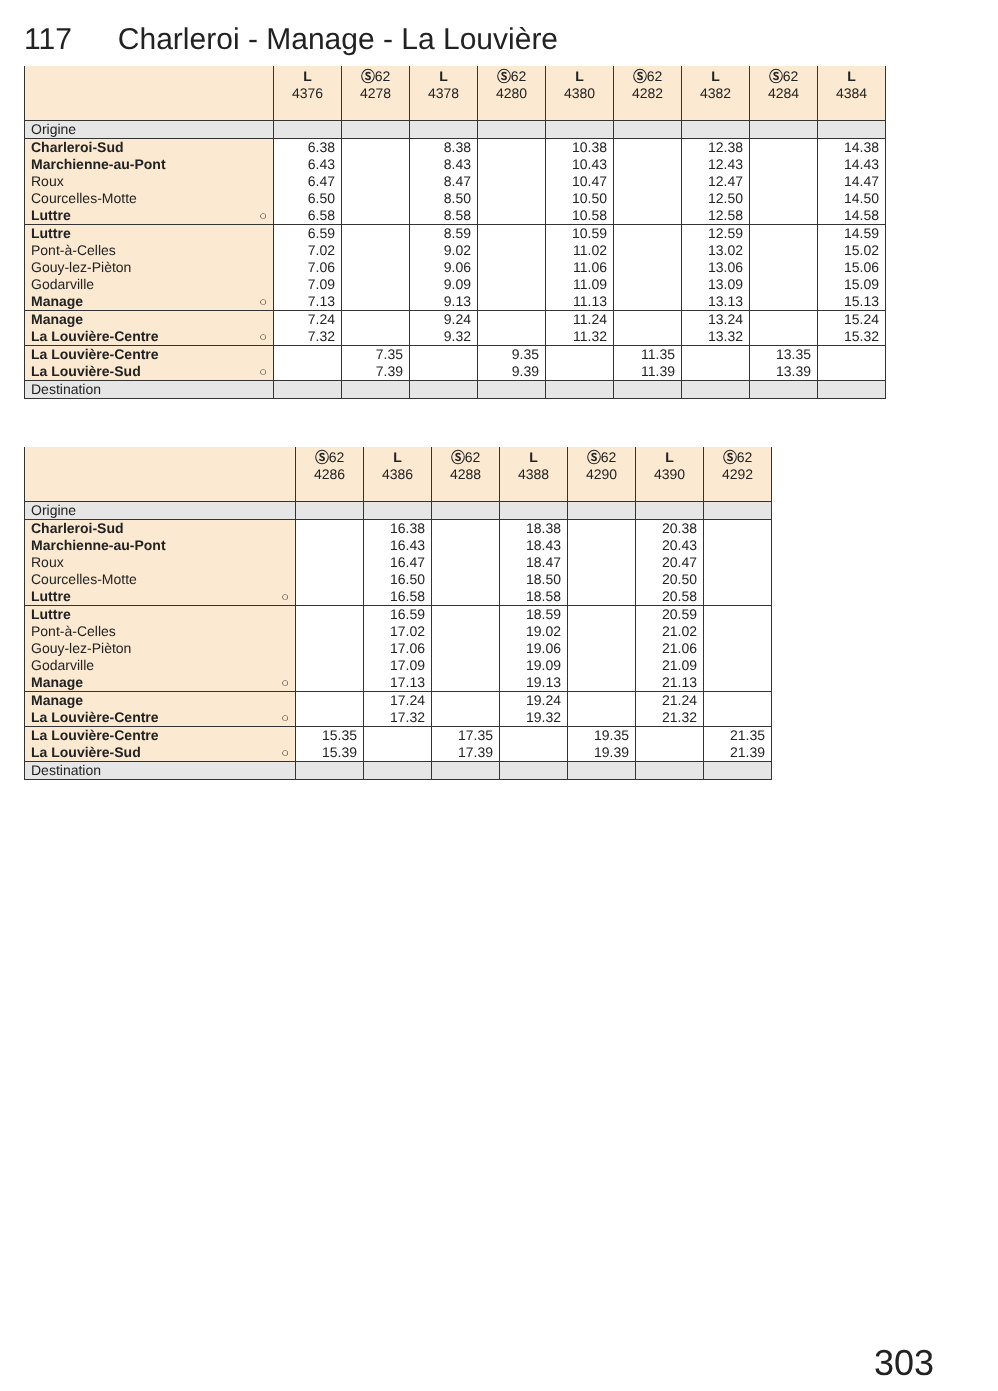117 Charleroi - Manage - La Louvière
| | L 4376 | Ⓢ 62 4278 | L 4378 | Ⓢ 62 4280 | L 4380 | Ⓢ 62 4282 | L 4382 | Ⓢ 62 4284 | L 4384 |
| --- | --- | --- | --- | --- | --- | --- | --- | --- | --- |
| Origine | | | | | | | | | |
| Charleroi-Sud | 6.38 | | 8.38 | | 10.38 | | 12.38 | | 14.38 |
| Marchienne-au-Pont | 6.43 | | 8.43 | | 10.43 | | 12.43 | | 14.43 |
| Roux | 6.47 | | 8.47 | | 10.47 | | 12.47 | | 14.47 |
| Courcelles-Motte | 6.50 | | 8.50 | | 10.50 | | 12.50 | | 14.50 |
| Luttre ○ | 6.58 | | 8.58 | | 10.58 | | 12.58 | | 14.58 |
| Luttre | 6.59 | | 8.59 | | 10.59 | | 12.59 | | 14.59 |
| Pont-à-Celles | 7.02 | | 9.02 | | 11.02 | | 13.02 | | 15.02 |
| Gouy-lez-Pièton | 7.06 | | 9.06 | | 11.06 | | 13.06 | | 15.06 |
| Godarville | 7.09 | | 9.09 | | 11.09 | | 13.09 | | 15.09 |
| Manage ○ | 7.13 | | 9.13 | | 11.13 | | 13.13 | | 15.13 |
| Manage | 7.24 | | 9.24 | | 11.24 | | 13.24 | | 15.24 |
| La Louvière-Centre ○ | 7.32 | | 9.32 | | 11.32 | | 13.32 | | 15.32 |
| La Louvière-Centre | | 7.35 | | 9.35 | | 11.35 | | 13.35 | |
| La Louvière-Sud ○ | | 7.39 | | 9.39 | | 11.39 | | 13.39 | |
| Destination | | | | | | | | | |
| | Ⓢ 62 4286 | L 4386 | Ⓢ 62 4288 | L 4388 | Ⓢ 62 4290 | L 4390 | Ⓢ 62 4292 |
| --- | --- | --- | --- | --- | --- | --- | --- |
| Origine | | | | | | | |
| Charleroi-Sud | | 16.38 | | 18.38 | | 20.38 | |
| Marchienne-au-Pont | | 16.43 | | 18.43 | | 20.43 | |
| Roux | | 16.47 | | 18.47 | | 20.47 | |
| Courcelles-Motte | | 16.50 | | 18.50 | | 20.50 | |
| Luttre ○ | | 16.58 | | 18.58 | | 20.58 | |
| Luttre | | 16.59 | | 18.59 | | 20.59 | |
| Pont-à-Celles | | 17.02 | | 19.02 | | 21.02 | |
| Gouy-lez-Pièton | | 17.06 | | 19.06 | | 21.06 | |
| Godarville | | 17.09 | | 19.09 | | 21.09 | |
| Manage ○ | | 17.13 | | 19.13 | | 21.13 | |
| Manage | | 17.24 | | 19.24 | | 21.24 | |
| La Louvière-Centre ○ | | 17.32 | | 19.32 | | 21.32 | |
| La Louvière-Centre | 15.35 | | 17.35 | | 19.35 | | 21.35 |
| La Louvière-Sud ○ | 15.39 | | 17.39 | | 19.39 | | 21.39 |
| Destination | | | | | | | |
303